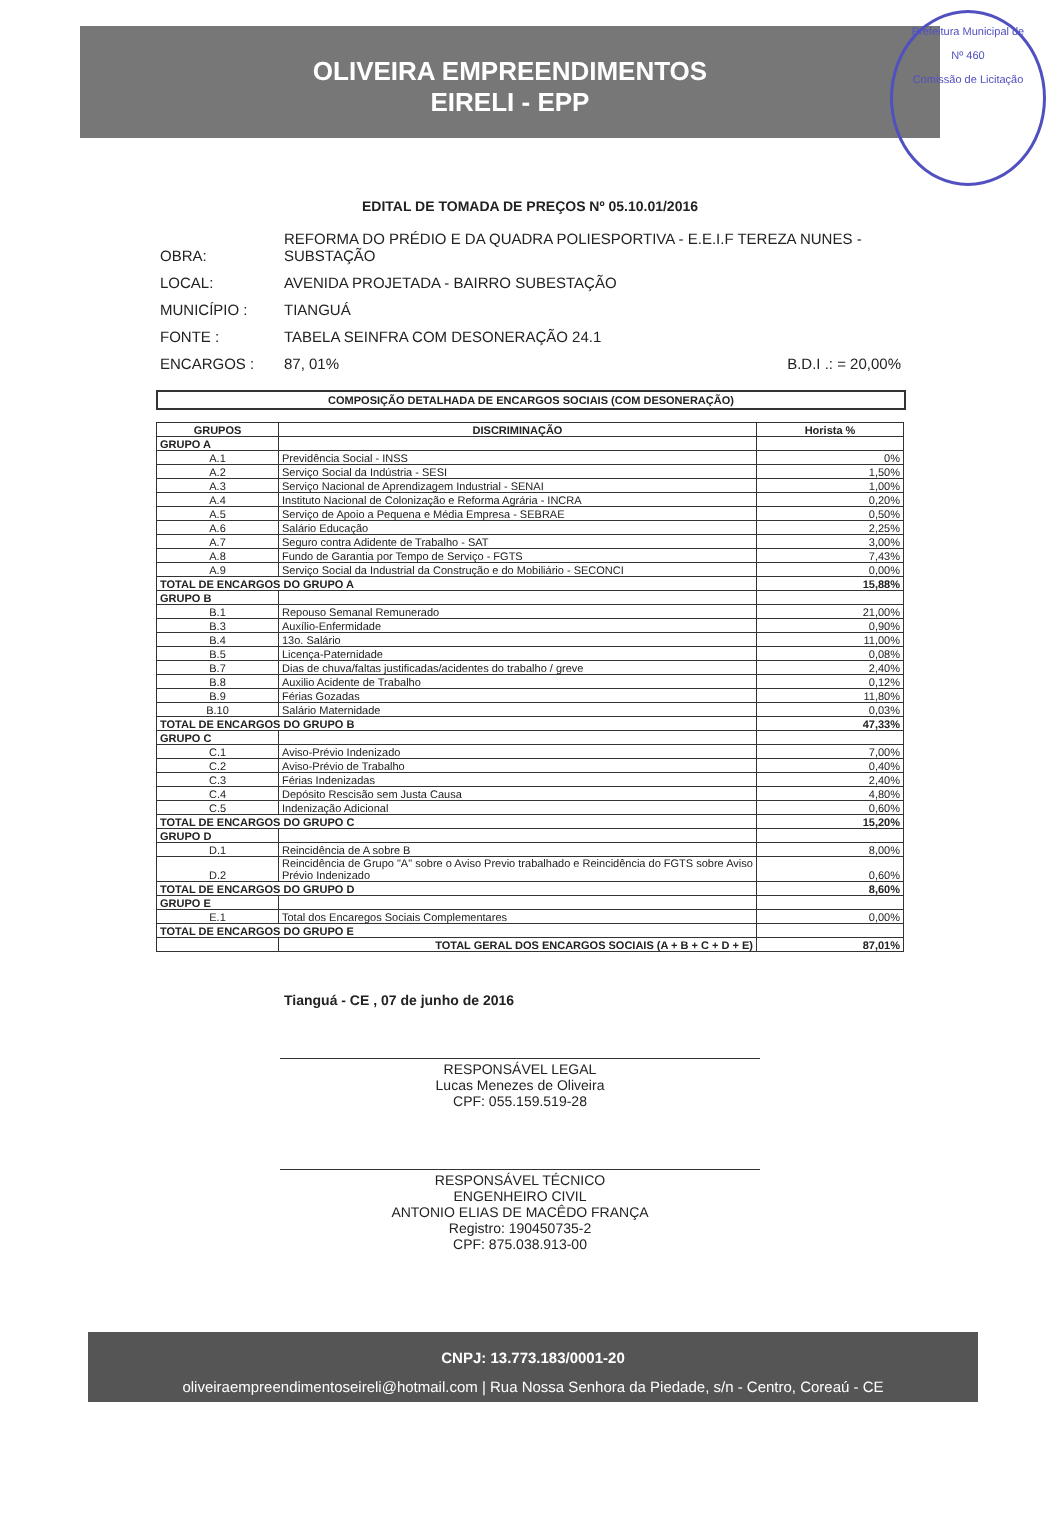Prefeitura Municipal de
Nº 460
Comissão de Licitação
OLIVEIRA EMPREENDIMENTOS
EIRELI - EPP
EDITAL DE TOMADA DE PREÇOS Nº 05.10.01/2016
| OBRA: | REFORMA DO PRÉDIO E DA QUADRA POLIESPORTIVA - E.E.I.F TEREZA NUNES - SUBSTAÇÃO | |
| LOCAL: | AVENIDA PROJETADA - BAIRRO SUBESTAÇÃO | |
| MUNICÍPIO : | TIANGUÁ | |
| FONTE : | TABELA SEINFRA COM DESONERAÇÃO 24.1 | |
| ENCARGOS : | 87, 01% | B.D.I .: = 20,00% |
COMPOSIÇÃO DETALHADA DE ENCARGOS SOCIAIS (COM DESONERAÇÃO)
| GRUPOS | DISCRIMINAÇÃO | Horista % |
| --- | --- | --- |
| GRUPO A | | |
| A.1 | Previdência Social - INSS | 0% |
| A.2 | Serviço Social da Indústria - SESI | 1,50% |
| A.3 | Serviço Nacional de Aprendizagem Industrial - SENAI | 1,00% |
| A.4 | Instituto Nacional de Colonização e Reforma Agrária - INCRA | 0,20% |
| A.5 | Serviço de Apoio a Pequena e Média Empresa - SEBRAE | 0,50% |
| A.6 | Salário Educação | 2,25% |
| A.7 | Seguro contra Adidente de Trabalho - SAT | 3,00% |
| A.8 | Fundo de Garantia por Tempo de Serviço - FGTS | 7,43% |
| A.9 | Serviço Social da Industrial da Construção e do Mobiliário - SECONCI | 0,00% |
| TOTAL DE ENCARGOS DO GRUPO A | | 15,88% |
| GRUPO B | | |
| B.1 | Repouso Semanal Remunerado | 21,00% |
| B.3 | Auxílio-Enfermidade | 0,90% |
| B.4 | 13o. Salário | 11,00% |
| B.5 | Licença-Paternidade | 0,08% |
| B.7 | Dias de chuva/faltas justificadas/acidentes do trabalho / greve | 2,40% |
| B.8 | Auxilio Acidente de Trabalho | 0,12% |
| B.9 | Férias Gozadas | 11,80% |
| B.10 | Salário Maternidade | 0,03% |
| TOTAL DE ENCARGOS DO GRUPO B | | 47,33% |
| GRUPO C | | |
| C.1 | Aviso-Prévio Indenizado | 7,00% |
| C.2 | Aviso-Prévio de Trabalho | 0,40% |
| C.3 | Férias Indenizadas | 2,40% |
| C.4 | Depósito Rescisão sem Justa Causa | 4,80% |
| C.5 | Indenização Adicional | 0,60% |
| TOTAL DE ENCARGOS DO GRUPO C | | 15,20% |
| GRUPO D | | |
| D.1 | Reincidência de A sobre B | 8,00% |
| D.2 | Reincidência de Grupo "A" sobre o Aviso Previo trabalhado e Reincidência do FGTS sobre Aviso Prévio Indenizado | 0,60% |
| TOTAL DE ENCARGOS DO GRUPO D | | 8,60% |
| GRUPO E | | |
| E.1 | Total dos Encaregos Sociais Complementares | 0,00% |
| TOTAL DE ENCARGOS DO GRUPO E | | |
| | TOTAL GERAL DOS ENCARGOS SOCIAIS (A + B + C + D + E) | 87,01% |
Tianguá - CE , 07 de junho de 2016
RESPONSÁVEL LEGAL
Lucas Menezes de Oliveira
CPF: 055.159.519-28
RESPONSÁVEL TÉCNICO
ENGENHEIRO CIVIL
ANTONIO ELIAS DE MACÊDO FRANÇA
Registro: 190450735-2
CPF: 875.038.913-00
CNPJ: 13.773.183/0001-20
oliveiraempreendimentoseireli@hotmail.com | Rua Nossa Senhora da Piedade, s/n - Centro, Coreaú - CE